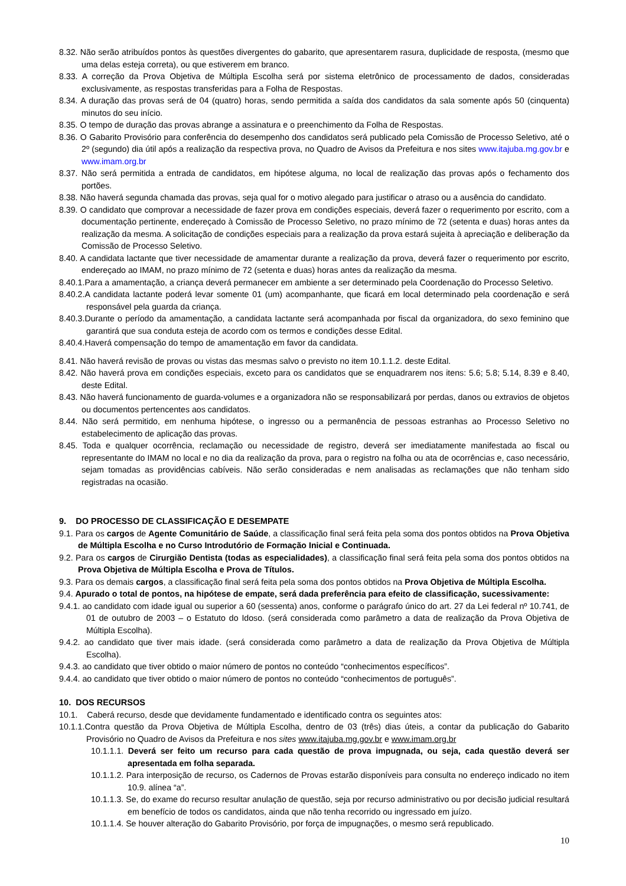8.32. Não serão atribuídos pontos às questões divergentes do gabarito, que apresentarem rasura, duplicidade de resposta, (mesmo que uma delas esteja correta), ou que estiverem em branco.
8.33. A correção da Prova Objetiva de Múltipla Escolha será por sistema eletrônico de processamento de dados, consideradas exclusivamente, as respostas transferidas para a Folha de Respostas.
8.34. A duração das provas será de 04 (quatro) horas, sendo permitida a saída dos candidatos da sala somente após 50 (cinquenta) minutos do seu início.
8.35. O tempo de duração das provas abrange a assinatura e o preenchimento da Folha de Respostas.
8.36. O Gabarito Provisório para conferência do desempenho dos candidatos será publicado pela Comissão de Processo Seletivo, até o 2º (segundo) dia útil após a realização da respectiva prova, no Quadro de Avisos da Prefeitura e nos sites www.itajuba.mg.gov.br e www.imam.org.br
8.37. Não será permitida a entrada de candidatos, em hipótese alguma, no local de realização das provas após o fechamento dos portões.
8.38. Não haverá segunda chamada das provas, seja qual for o motivo alegado para justificar o atraso ou a ausência do candidato.
8.39. O candidato que comprovar a necessidade de fazer prova em condições especiais, deverá fazer o requerimento por escrito, com a documentação pertinente, endereçado à Comissão de Processo Seletivo, no prazo mínimo de 72 (setenta e duas) horas antes da realização da mesma. A solicitação de condições especiais para a realização da prova estará sujeita à apreciação e deliberação da Comissão de Processo Seletivo.
8.40. A candidata lactante que tiver necessidade de amamentar durante a realização da prova, deverá fazer o requerimento por escrito, endereçado ao IMAM, no prazo mínimo de 72 (setenta e duas) horas antes da realização da mesma.
8.40.1.Para a amamentação, a criança deverá permanecer em ambiente a ser determinado pela Coordenação do Processo Seletivo.
8.40.2.A candidata lactante poderá levar somente 01 (um) acompanhante, que ficará em local determinado pela coordenação e será responsável pela guarda da criança.
8.40.3.Durante o período da amamentação, a candidata lactante será acompanhada por fiscal da organizadora, do sexo feminino que garantirá que sua conduta esteja de acordo com os termos e condições desse Edital.
8.40.4.Haverá compensação do tempo de amamentação em favor da candidata.
8.41. Não haverá revisão de provas ou vistas das mesmas salvo o previsto no item 10.1.1.2. deste Edital.
8.42. Não haverá prova em condições especiais, exceto para os candidatos que se enquadrarem nos itens: 5.6; 5.8; 5.14, 8.39 e 8.40, deste Edital.
8.43. Não haverá funcionamento de guarda-volumes e a organizadora não se responsabilizará por perdas, danos ou extravios de objetos ou documentos pertencentes aos candidatos.
8.44. Não será permitido, em nenhuma hipótese, o ingresso ou a permanência de pessoas estranhas ao Processo Seletivo no estabelecimento de aplicação das provas.
8.45. Toda e qualquer ocorrência, reclamação ou necessidade de registro, deverá ser imediatamente manifestada ao fiscal ou representante do IMAM no local e no dia da realização da prova, para o registro na folha ou ata de ocorrências e, caso necessário, sejam tomadas as providências cabíveis. Não serão consideradas e nem analisadas as reclamações que não tenham sido registradas na ocasião.
9. DO PROCESSO DE CLASSIFICAÇÃO E DESEMPATE
9.1. Para os cargos de Agente Comunitário de Saúde, a classificação final será feita pela soma dos pontos obtidos na Prova Objetiva de Múltipla Escolha e no Curso Introdutório de Formação Inicial e Continuada.
9.2. Para os cargos de Cirurgião Dentista (todas as especialidades), a classificação final será feita pela soma dos pontos obtidos na Prova Objetiva de Múltipla Escolha e Prova de Títulos.
9.3. Para os demais cargos, a classificação final será feita pela soma dos pontos obtidos na Prova Objetiva de Múltipla Escolha.
9.4. Apurado o total de pontos, na hipótese de empate, será dada preferência para efeito de classificação, sucessivamente:
9.4.1. ao candidato com idade igual ou superior a 60 (sessenta) anos, conforme o parágrafo único do art. 27 da Lei federal nº 10.741, de 01 de outubro de 2003 – o Estatuto do Idoso. (será considerada como parâmetro a data de realização da Prova Objetiva de Múltipla Escolha).
9.4.2. ao candidato que tiver mais idade. (será considerada como parâmetro a data de realização da Prova Objetiva de Múltipla Escolha).
9.4.3. ao candidato que tiver obtido o maior número de pontos no conteúdo “conhecimentos específicos”.
9.4.4. ao candidato que tiver obtido o maior número de pontos no conteúdo “conhecimentos de português”.
10. DOS RECURSOS
10.1. Caberá recurso, desde que devidamente fundamentado e identificado contra os seguintes atos:
10.1.1.Contra questão da Prova Objetiva de Múltipla Escolha, dentro de 03 (três) dias úteis, a contar da publicação do Gabarito Provisório no Quadro de Avisos da Prefeitura e nos sites www.itajuba.mg.gov.br e www.imam.org.br
10.1.1.1. Deverá ser feito um recurso para cada questão de prova impugnada, ou seja, cada questão deverá ser apresentada em folha separada.
10.1.1.2. Para interposição de recurso, os Cadernos de Provas estarão disponíveis para consulta no endereço indicado no item 10.9. alínea “a”.
10.1.1.3. Se, do exame do recurso resultar anulação de questão, seja por recurso administrativo ou por decisão judicial resultará em benefício de todos os candidatos, ainda que não tenha recorrido ou ingressado em juízo.
10.1.1.4. Se houver alteração do Gabarito Provisório, por força de impugnações, o mesmo será republicado.
10